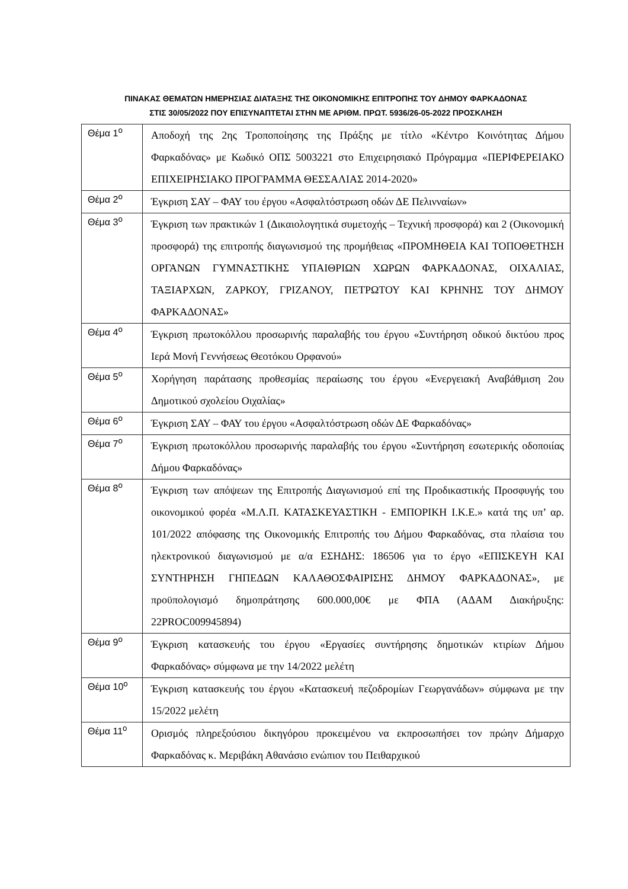ΠΙΝΑΚΑΣ ΘΕΜΑΤΩΝ ΗΜΕΡΗΣΙΑΣ ΔΙΑΤΑΞΗΣ ΤΗΣ ΟΙΚΟΝΟΜΙΚΗΣ ΕΠΙΤΡΟΠΗΣ ΤΟΥ ΔΗΜΟΥ ΦΑΡΚΑΔΟΝΑΣ
ΣΤΙΣ 30/05/2022 ΠΟΥ ΕΠΙΣΥΝΑΠΤΕΤΑΙ ΣΤΗΝ ΜΕ ΑΡΙΘΜ. ΠΡΩΤ. 5936/26-05-2022 ΠΡΟΣΚΛΗΣΗ
| Θέμα 1<sup>ο</sup> | Αποδοχή της 2ης Τροποποίησης της Πράξης με τίτλο «Κέντρο Κοινότητας Δήμου Φαρκαδόνας» με Κωδικό ΟΠΣ 5003221 στο Επιχειρησιακό Πρόγραμμα «ΠΕΡΙΦΕΡΕΙΑΚΟ ΕΠΙΧΕΙΡΗΣΙΑΚΟ ΠΡΟΓΡΑΜΜΑ ΘΕΣΣΑΛΙΑΣ 2014-2020» |
| Θέμα 2<sup>ο</sup> | Έγκριση ΣΑΥ – ΦΑΥ του έργου «Ασφαλτόστρωση οδών ΔΕ Πελινναίων» |
| Θέμα 3<sup>ο</sup> | Έγκριση των πρακτικών 1 (Δικαιολογητικά συμετοχής – Τεχνική προσφορά) και 2 (Οικονομική προσφορά) της επιτροπής διαγωνισμού της προμήθειας «ΠΡΟΜΗΘΕΙΑ ΚΑΙ ΤΟΠΟΘΕΤΗΣΗ ΟΡΓΑΝΩΝ ΓΥΜΝΑΣΤΙΚΗΣ ΥΠΑΙΘΡΙΩΝ ΧΩΡΩΝ ΦΑΡΚΑΔΟΝΑΣ, ΟΙΧΑΛΙΑΣ, ΤΑΞΙΑΡΧΩΝ, ΖΑΡΚΟΥ, ΓΡΙΖΑΝΟΥ, ΠΕΤΡΩΤΟΥ ΚΑΙ ΚΡΗΝΗΣ ΤΟΥ ΔΗΜΟΥ ΦΑΡΚΑΔΟΝΑΣ» |
| Θέμα 4<sup>ο</sup> | Έγκριση πρωτοκόλλου προσωρινής παραλαβής του έργου «Συντήρηση οδικού δικτύου προς Ιερά Μονή Γεννήσεως Θεοτόκου Ορφανού» |
| Θέμα 5<sup>ο</sup> | Χορήγηση παράτασης προθεσμίας περαίωσης του έργου «Ενεργειακή Αναβάθμιση 2ου Δημοτικού σχολείου Οιχαλίας» |
| Θέμα 6<sup>ο</sup> | Έγκριση ΣΑΥ – ΦΑΥ του έργου «Ασφαλτόστρωση οδών ΔΕ Φαρκαδόνας» |
| Θέμα 7<sup>ο</sup> | Έγκριση πρωτοκόλλου προσωρινής παραλαβής του έργου «Συντήρηση εσωτερικής οδοποιίας Δήμου Φαρκαδόνας» |
| Θέμα 8<sup>ο</sup> | Έγκριση των απόψεων της Επιτροπής Διαγωνισμού επί της Προδικαστικής Προσφυγής του οικονομικού φορέα «Μ.Λ.Π. ΚΑΤΑΣΚΕΥΑΣΤΙΚΗ - ΕΜΠΟΡΙΚΗ Ι.Κ.Ε.» κατά της υπ’ αρ. 101/2022 απόφασης της Οικονομικής Επιτροπής του Δήμου Φαρκαδόνας, στα πλαίσια του ηλεκτρονικού διαγωνισμού με α/α ΕΣΗΔΗΣ: 186506 για το έργο «ΕΠΙΣΚΕΥΗ ΚΑΙ ΣΥΝΤΗΡΗΣΗ ΓΗΠΕΔΩΝ ΚΑΛΑΘΟΣΦΑΙΡΙΣΗΣ ΔΗΜΟΥ ΦΑΡΚΑΔΟΝΑΣ», με προϋπολογισμό δημοπράτησης 600.000,00€ με ΦΠΑ (ΑΔΑΜ Διακήρυξης: 22PROC009945894) |
| Θέμα 9<sup>ο</sup> | Έγκριση κατασκευής του έργου «Εργασίες συντήρησης δημοτικών κτιρίων Δήμου Φαρκαδόνας» σύμφωνα με την 14/2022 μελέτη |
| Θέμα 10<sup>ο</sup> | Έγκριση κατασκευής του έργου «Κατασκευή πεζοδρομίων Γεωργανάδων» σύμφωνα με την 15/2022 μελέτη |
| Θέμα 11<sup>ο</sup> | Ορισμός πληρεξούσιου δικηγόρου προκειμένου να εκπροσωπήσει τον πρώην Δήμαρχο Φαρκαδόνας κ. Μεριβάκη Αθανάσιο ενώπιον του Πειθαρχικού |